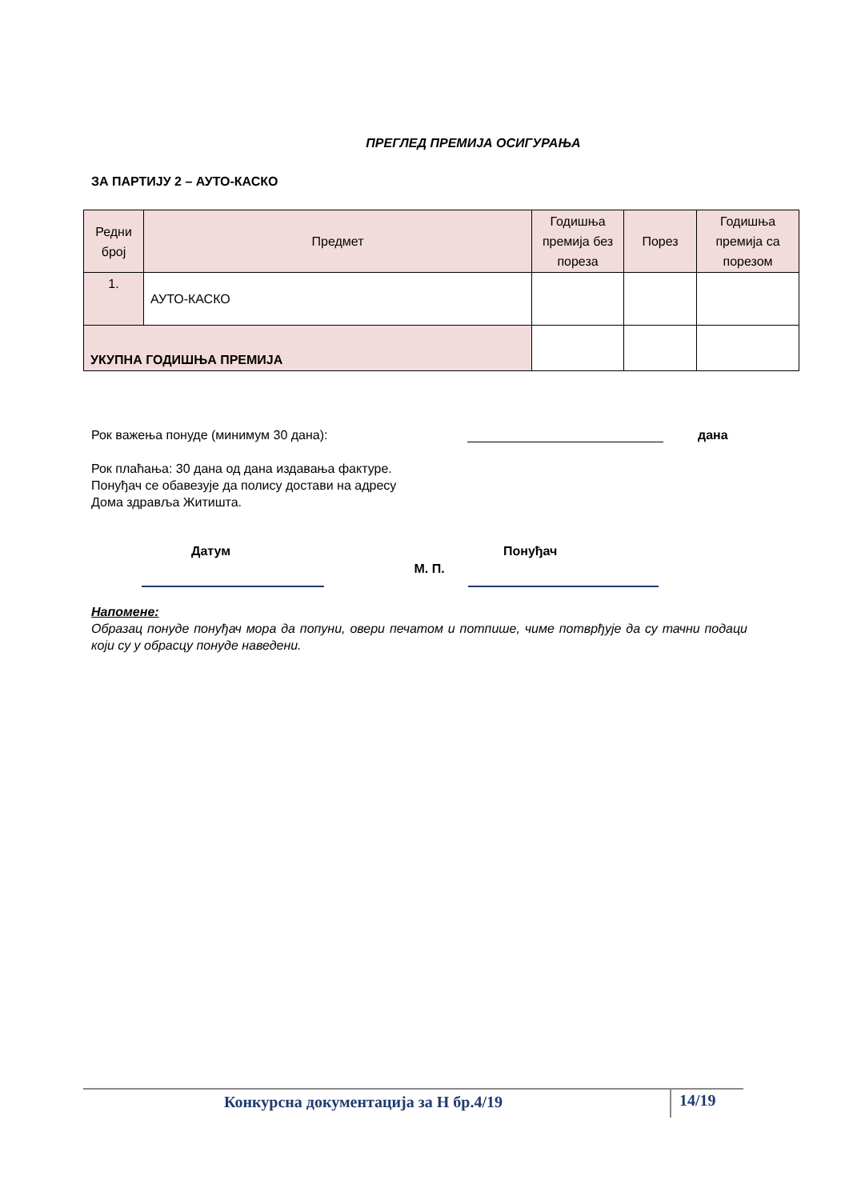ПРЕГЛЕД ПРЕМИЈА ОСИГУРАЊА
ЗА ПАРТИЈУ 2 – АУТО-КАСКО
| Редни број | Предмет | Годишња премија без пореза | Порез | Годишња премија са порезом |
| --- | --- | --- | --- | --- |
| 1. | АУТО-КАСКО | | | |
| УКУПНА ГОДИШЊА ПРЕМИЈА | | | | |
Рок важења понуде (минимум 30 дана): дана
Рок плаћања: 30 дана од дана издавања фактуре.
Понуђач се обавезује да полису достави на адресу
Дома здравља Житишта.
Датум Понуђач
М. П.
Напомене:
Образац понуде понуђач мора да попуни, овери печатом и потпише, чиме потврђује да су тачни подаци који су у обрасцу понуде наведени.
Конкурсна документација за Н бр.4/19 14/19